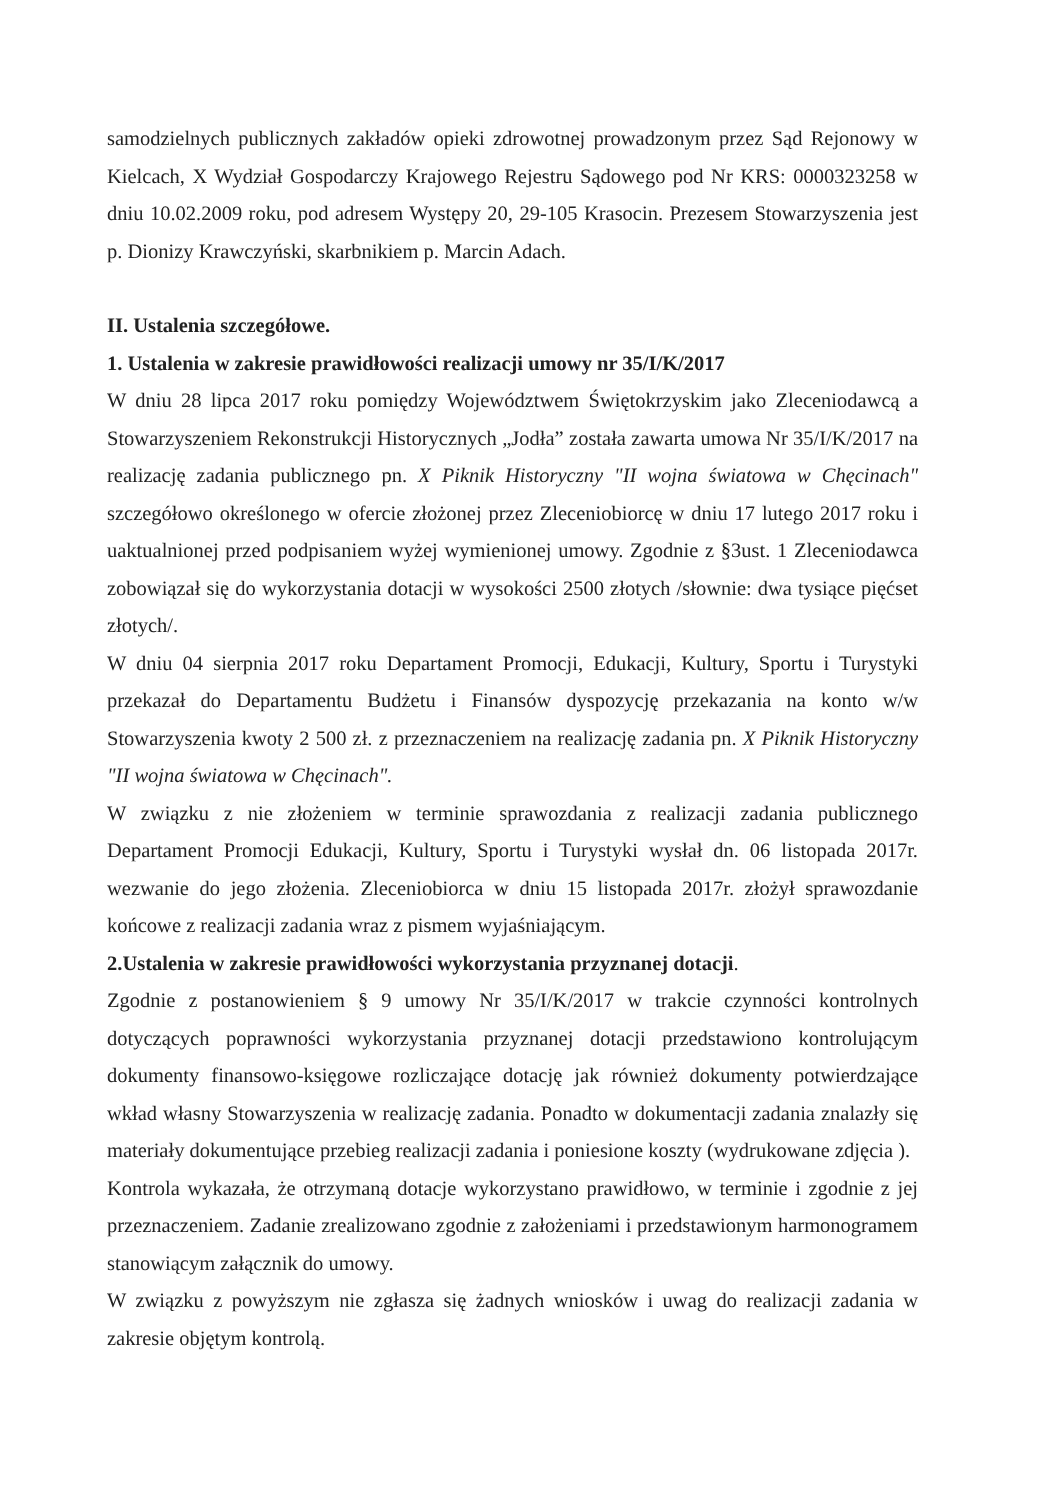samodzielnych publicznych zakładów opieki zdrowotnej prowadzonym przez Sąd Rejonowy w Kielcach, X Wydział Gospodarczy Krajowego Rejestru Sądowego pod Nr KRS: 0000323258 w dniu 10.02.2009 roku, pod adresem Występy 20, 29-105 Krasocin. Prezesem Stowarzyszenia jest p. Dionizy Krawczyński, skarbnikiem p. Marcin Adach.
II. Ustalenia szczegółowe.
1. Ustalenia w zakresie prawidłowości realizacji umowy nr 35/I/K/2017
W dniu 28 lipca 2017 roku pomiędzy Województwem Świętokrzyskim jako Zleceniodawcą a Stowarzyszeniem Rekonstrukcji Historycznych „Jodła” została zawarta umowa Nr 35/I/K/2017 na realizację zadania publicznego pn. X Piknik Historyczny "II wojna światowa w Chęcinach" szczegółowo określonego w ofercie złożonej przez Zleceniobiorcę w dniu 17 lutego 2017 roku i uaktualnionej przed podpisaniem wyżej wymienionej umowy. Zgodnie z §3ust. 1 Zleceniodawca zobowiązał się do wykorzystania dotacji w wysokości 2500 złotych /słownie: dwa tysiące pięćset złotych/.
W dniu 04 sierpnia 2017 roku Departament Promocji, Edukacji, Kultury, Sportu i Turystyki przekazał do Departamentu Budżetu i Finansów dyspozycję przekazania na konto w/w Stowarzyszenia kwoty 2 500 zł. z przeznaczeniem na realizację zadania pn. X Piknik Historyczny "II wojna światowa w Chęcinach".
W związku z nie złożeniem w terminie sprawozdania z realizacji zadania publicznego Departament Promocji Edukacji, Kultury, Sportu i Turystyki wysłał dn. 06 listopada 2017r. wezwanie do jego złożenia. Zleceniobiorca w dniu 15 listopada 2017r. złożył sprawozdanie końcowe z realizacji zadania wraz z pismem wyjaśniającym.
2.Ustalenia w zakresie prawidłowości wykorzystania przyznanej dotacji.
Zgodnie z postanowieniem § 9 umowy Nr 35/I/K/2017 w trakcie czynności kontrolnych dotyczących poprawności wykorzystania przyznanej dotacji przedstawiono kontrolującym dokumenty finansowo-księgowe rozliczające dotację jak również dokumenty potwierdzające wkład własny Stowarzyszenia w realizację zadania. Ponadto w dokumentacji zadania znalazły się materiały dokumentujące przebieg realizacji zadania i poniesione koszty (wydrukowane zdjęcia ).
Kontrola wykazała, że otrzymaną dotacje wykorzystano prawidłowo, w terminie i zgodnie z jej przeznaczeniem. Zadanie zrealizowano zgodnie z założeniami i przedstawionym harmonogramem stanowiącym załącznik do umowy.
W związku z powyższym nie zgłasza się żadnych wniosków i uwag do realizacji zadania w zakresie objętym kontrolą.